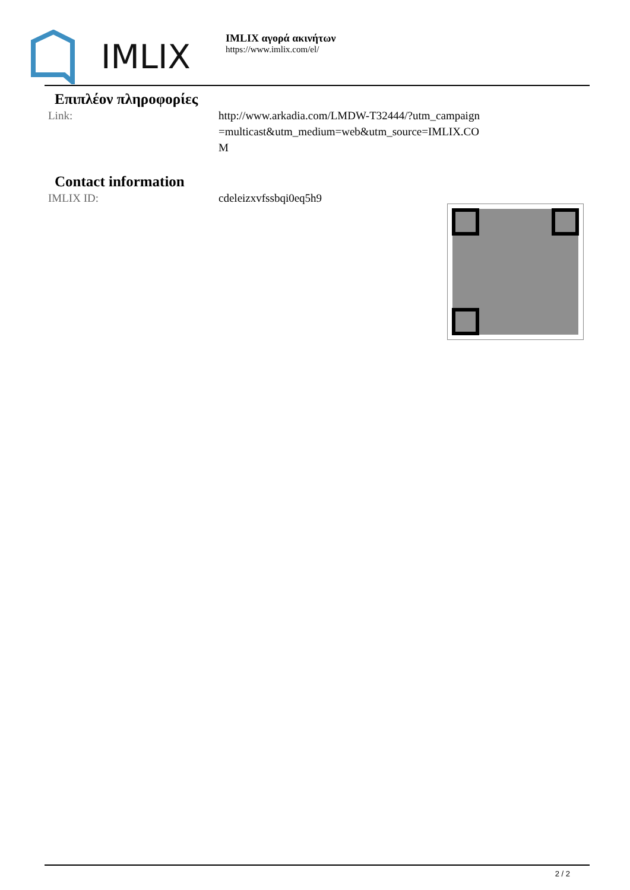IMLIX
IMLIX αγορά ακινήτων
https://www.imlix.com/el/
Επιπλέον πληροφορίες
Link: http://www.arkadia.com/LMDW-T32444/?utm_campaign=multicast&utm_medium=web&utm_source=IMLIX.COM
Contact information
IMLIX ID: cdeleizxvfssbqi0eq5h9
2 / 2